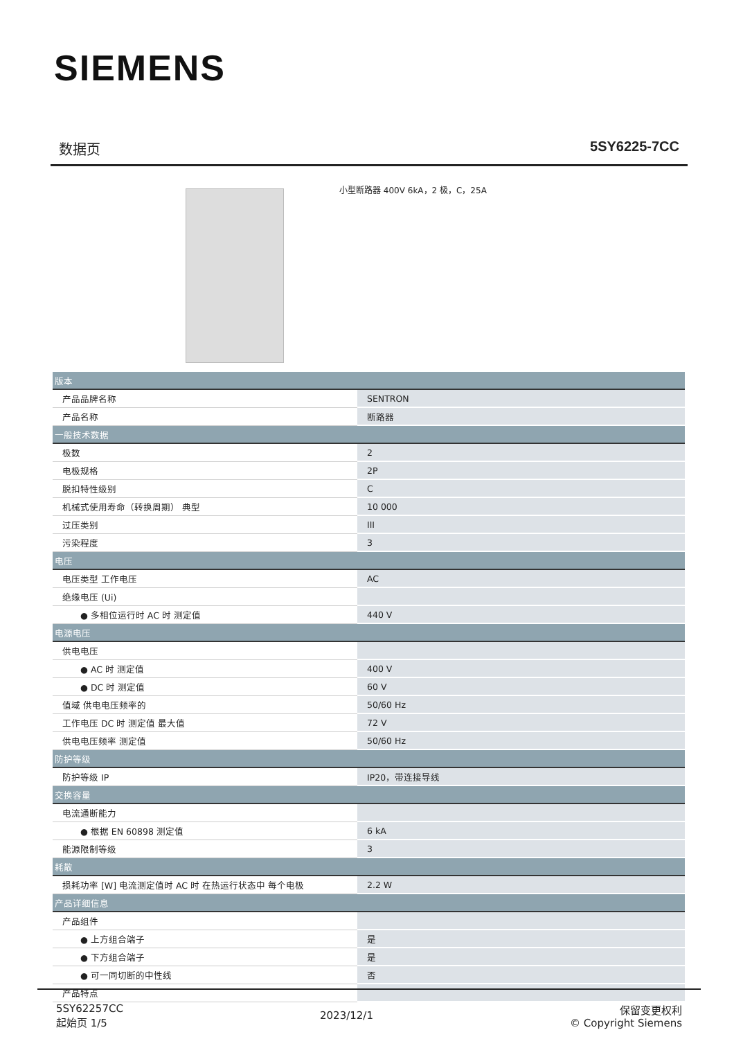SIEMENS
数据页 5SY6225-7CC
小型断路器 400V 6kA，2 极，C，25A
| 版本 | |
| --- | --- |
| 产品品牌名称 | SENTRON |
| 产品名称 | 断路器 |
| 一般技术数据 | |
| 极数 | 2 |
| 电极规格 | 2P |
| 脱扣特性级别 | C |
| 机械式使用寿命（转换周期） 典型 | 10 000 |
| 过压类别 | III |
| 污染程度 | 3 |
| 电压 | |
| 电压类型 工作电压 | AC |
| 绝缘电压 (Ui) | |
| ● 多相位运行时 AC 时 测定值 | 440 V |
| 电源电压 | |
| 供电电压 | |
| ● AC 时 测定值 | 400 V |
| ● DC 时 测定值 | 60 V |
| 值域 供电电压频率的 | 50/60 Hz |
| 工作电压 DC 时 测定值 最大值 | 72 V |
| 供电电压频率 测定值 | 50/60 Hz |
| 防护等级 | |
| 防护等级 IP | IP20，带连接导线 |
| 交换容量 | |
| 电流通断能力 | |
| ● 根据 EN 60898 测定值 | 6 kA |
| 能源限制等级 | 3 |
| 耗散 | |
| 损耗功率 [W] 电流测定值时 AC 时 在热运行状态中 每个电极 | 2.2 W |
| 产品详细信息 | |
| 产品组件 | |
| ● 上方组合端子 | 是 |
| ● 下方组合端子 | 是 |
| ● 可一同切断的中性线 | 否 |
| 产品特点 | |
5SY62257CC
起始页 1/5
2023/12/1
保留变更权利
© Copyright Siemens